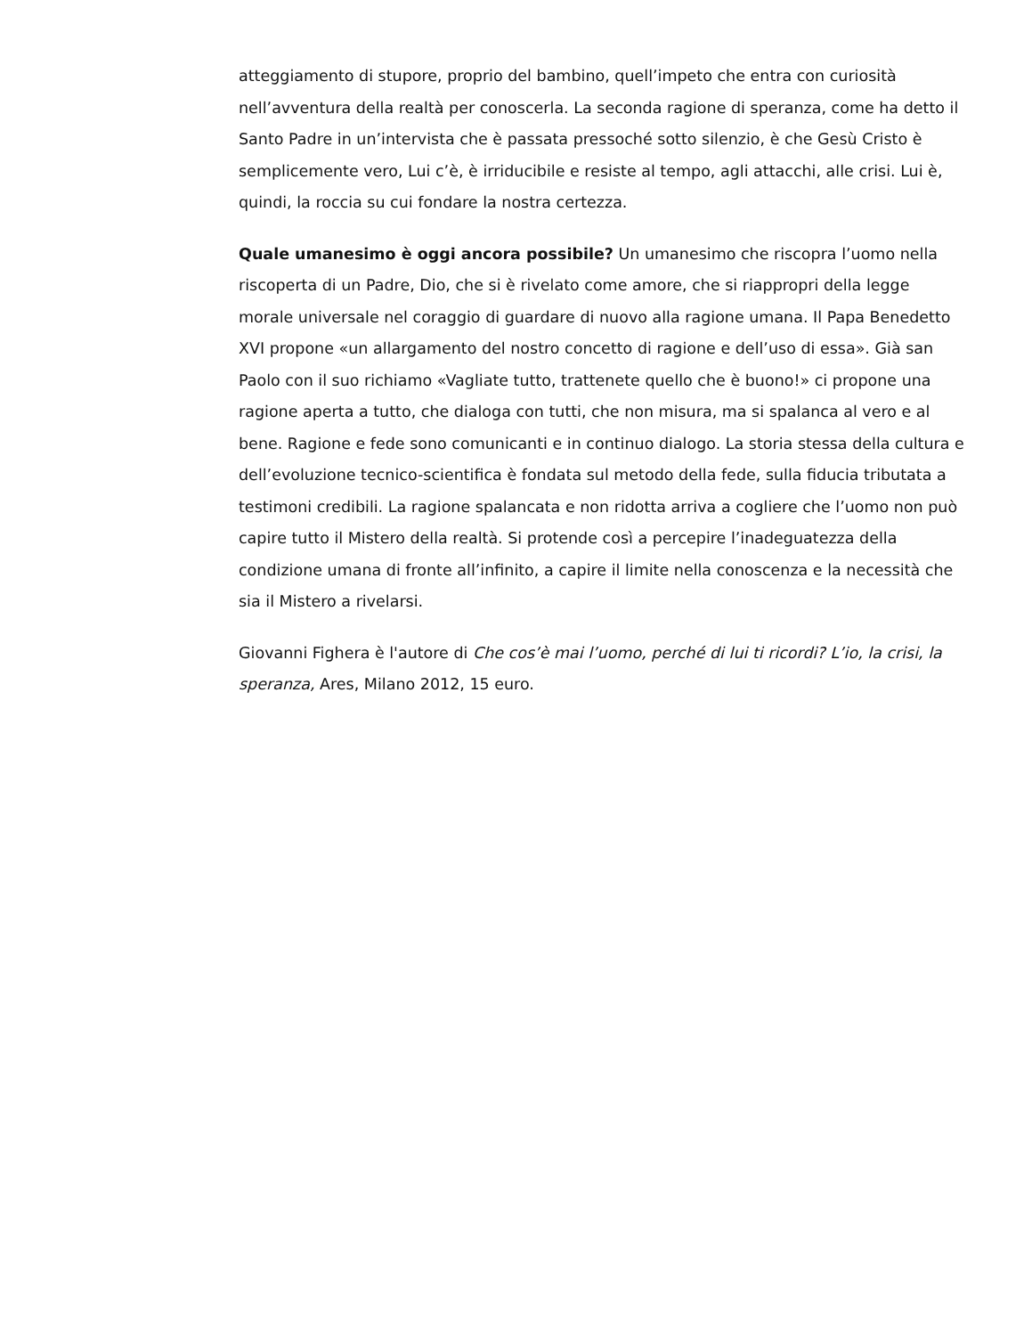atteggiamento di stupore, proprio del bambino, quell’impeto che entra con curiosità nell’avventura della realtà per conoscerla. La seconda ragione di speranza, come ha detto il Santo Padre in un’intervista che è passata pressoché sotto silenzio, è che Gesù Cristo è semplicemente vero, Lui c’è, è irriducibile e resiste al tempo, agli attacchi, alle crisi. Lui è, quindi, la roccia su cui fondare la nostra certezza.
Quale umanesimo è oggi ancora possibile? Un umanesimo che riscopra l’uomo nella riscoperta di un Padre, Dio, che si è rivelato come amore, che si riappropri della legge morale universale nel coraggio di guardare di nuovo alla ragione umana. Il Papa Benedetto XVI propone «un allargamento del nostro concetto di ragione e dell’uso di essa». Già san Paolo con il suo richiamo «Vagliate tutto, trattenete quello che è buono!» ci propone una ragione aperta a tutto, che dialoga con tutti, che non misura, ma si spalanca al vero e al bene. Ragione e fede sono comunicanti e in continuo dialogo. La storia stessa della cultura e dell’evoluzione tecnico-scientifica è fondata sul metodo della fede, sulla fiducia tributata a testimoni credibili. La ragione spalancata e non ridotta arriva a cogliere che l’uomo non può capire tutto il Mistero della realtà. Si protende così a percepire l’inadeguatezza della condizione umana di fronte all’infinito, a capire il limite nella conoscenza e la necessità che sia il Mistero a rivelarsi.
Giovanni Fighera è l'autore di Che cos’è mai l’uomo, perché di lui ti ricordi? L’io, la crisi, la speranza, Ares, Milano 2012, 15 euro.